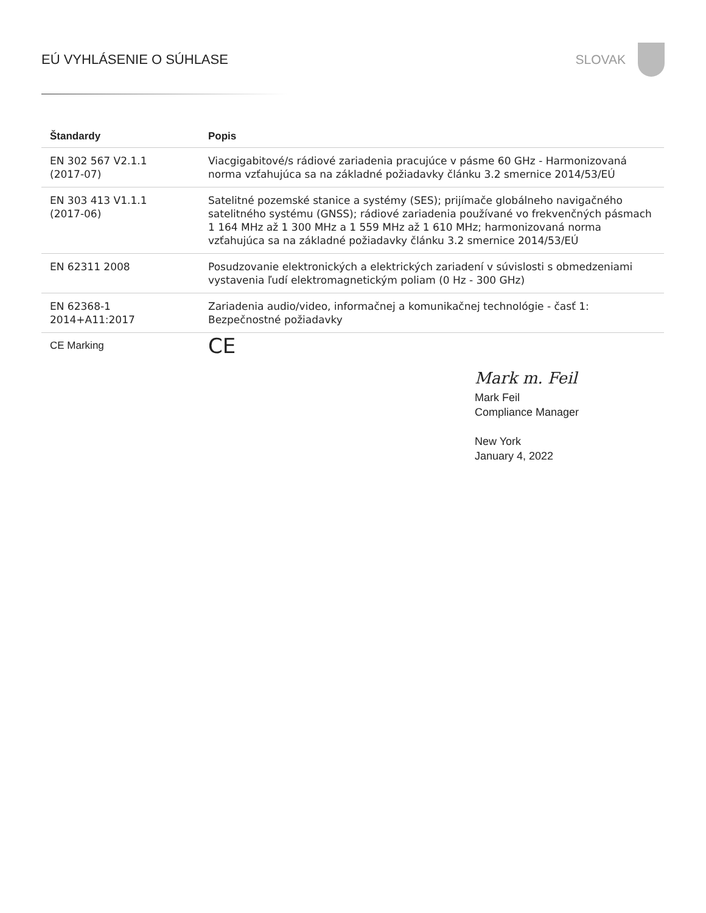EÚ VYHLÁSENIE O SÚHLASE SLOVAK
| Štandardy | Popis |
| --- | --- |
| EN 302 567 V2.1.1 (2017-07) | Viacgigabitové/s rádiové zariadenia pracujúce v pásme 60 GHz - Harmonizovaná norma vzťahujúca sa na základné požiadavky článku 3.2 smernice 2014/53/EÚ |
| EN 303 413 V1.1.1 (2017-06) | Satelitné pozemské stanice a systémy (SES); prijímače globálneho navigačného satelitného systému (GNSS); rádiové zariadenia používané vo frekvenčných pásmach 1 164 MHz až 1 300 MHz a 1 559 MHz až 1 610 MHz; harmonizovaná norma vzťahujúca sa na základné požiadavky článku 3.2 smernice 2014/53/EÚ |
| EN 62311 2008 | Posudzovanie elektronických a elektrických zariadení v súvislosti s obmedzeniami vystavenia ľudí elektromagnetickým poliam (0 Hz - 300 GHz) |
| EN 62368-1 2014+A11:2017 | Zariadenia audio/video, informačnej a komunikačnej technológie - časť 1: Bezpečnostné požiadavky |
| CE Marking | CE |
Mark m. Feil
Mark Feil
Compliance Manager
New York
January 4, 2022